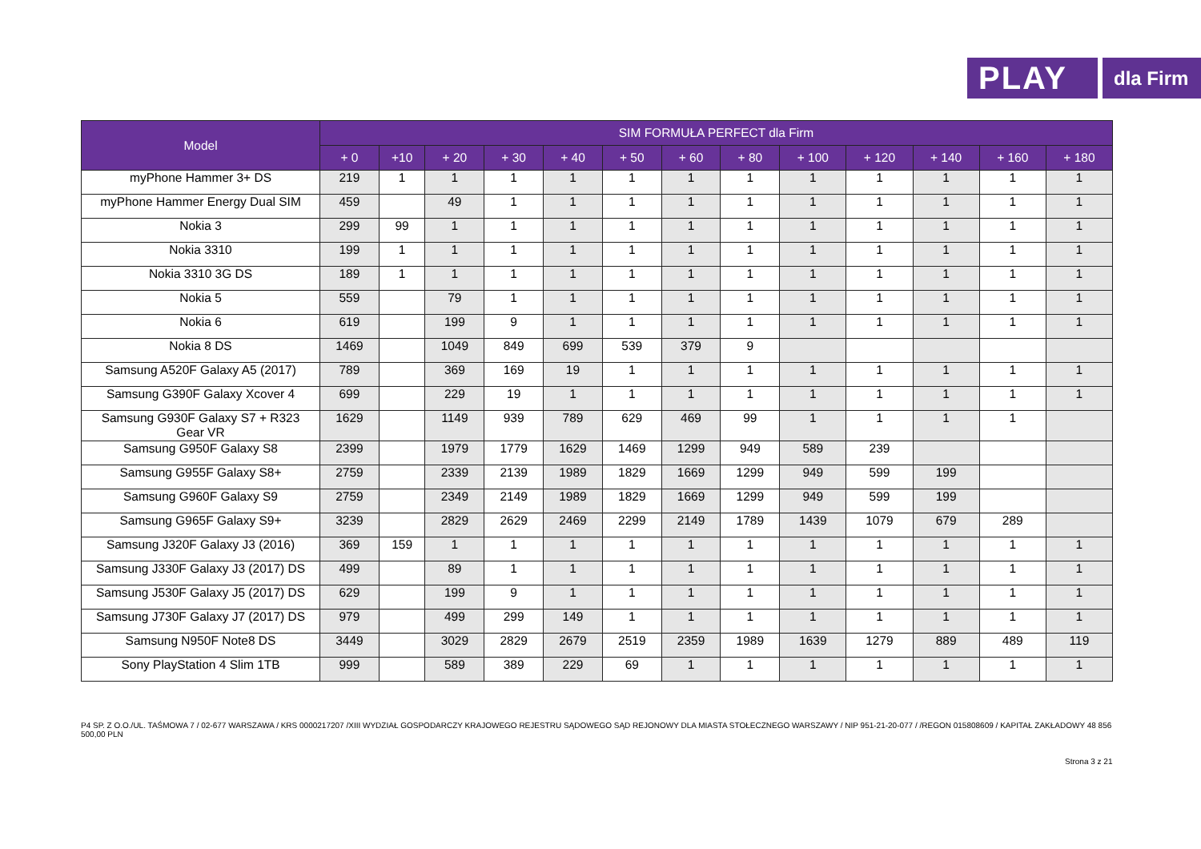PLAY
dla Firm
| Model | SIM FORMUŁA PERFECT dla Firm | | | | | | | | | | | | |
| --- | --- | --- | --- | --- | --- | --- | --- | --- | --- | --- | --- | --- | --- |
| | + 0 | +10 | + 20 | + 30 | + 40 | + 50 | + 60 | + 80 | + 100 | + 120 | + 140 | + 160 | + 180 |
| myPhone Hammer 3+ DS | 219 | 1 | 1 | 1 | 1 | 1 | 1 | 1 | 1 | 1 | 1 | 1 | 1 |
| myPhone Hammer Energy Dual SIM | 459 | | 49 | 1 | 1 | 1 | 1 | 1 | 1 | 1 | 1 | 1 | 1 |
| Nokia 3 | 299 | 99 | 1 | 1 | 1 | 1 | 1 | 1 | 1 | 1 | 1 | 1 | 1 |
| Nokia 3310 | 199 | 1 | 1 | 1 | 1 | 1 | 1 | 1 | 1 | 1 | 1 | 1 | 1 |
| Nokia 3310 3G DS | 189 | 1 | 1 | 1 | 1 | 1 | 1 | 1 | 1 | 1 | 1 | 1 | 1 |
| Nokia 5 | 559 | | 79 | 1 | 1 | 1 | 1 | 1 | 1 | 1 | 1 | 1 | 1 |
| Nokia 6 | 619 | | 199 | 9 | 1 | 1 | 1 | 1 | 1 | 1 | 1 | 1 | 1 |
| Nokia 8 DS | 1469 | | 1049 | 849 | 699 | 539 | 379 | 9 | | | | | |
| Samsung A520F Galaxy A5 (2017) | 789 | | 369 | 169 | 19 | 1 | 1 | 1 | 1 | 1 | 1 | 1 | 1 |
| Samsung G390F Galaxy Xcover 4 | 699 | | 229 | 19 | 1 | 1 | 1 | 1 | 1 | 1 | 1 | 1 | 1 |
| Samsung G930F Galaxy S7 + R323 Gear VR | 1629 | | 1149 | 939 | 789 | 629 | 469 | 99 | 1 | 1 | 1 | 1 | |
| Samsung G950F Galaxy S8 | 2399 | | 1979 | 1779 | 1629 | 1469 | 1299 | 949 | 589 | 239 | | | |
| Samsung G955F Galaxy S8+ | 2759 | | 2339 | 2139 | 1989 | 1829 | 1669 | 1299 | 949 | 599 | 199 | | |
| Samsung G960F Galaxy S9 | 2759 | | 2349 | 2149 | 1989 | 1829 | 1669 | 1299 | 949 | 599 | 199 | | |
| Samsung G965F Galaxy S9+ | 3239 | | 2829 | 2629 | 2469 | 2299 | 2149 | 1789 | 1439 | 1079 | 679 | 289 | |
| Samsung J320F Galaxy J3 (2016) | 369 | 159 | 1 | 1 | 1 | 1 | 1 | 1 | 1 | 1 | 1 | 1 | 1 |
| Samsung J330F Galaxy J3 (2017) DS | 499 | | 89 | 1 | 1 | 1 | 1 | 1 | 1 | 1 | 1 | 1 | 1 |
| Samsung J530F Galaxy J5 (2017) DS | 629 | | 199 | 9 | 1 | 1 | 1 | 1 | 1 | 1 | 1 | 1 | 1 |
| Samsung J730F Galaxy J7 (2017) DS | 979 | | 499 | 299 | 149 | 1 | 1 | 1 | 1 | 1 | 1 | 1 | 1 |
| Samsung N950F Note8 DS | 3449 | | 3029 | 2829 | 2679 | 2519 | 2359 | 1989 | 1639 | 1279 | 889 | 489 | 119 |
| Sony PlayStation 4 Slim 1TB | 999 | | 589 | 389 | 229 | 69 | 1 | 1 | 1 | 1 | 1 | 1 | 1 |
P4 SP. Z O.O./UL. TAŚMOWA 7 / 02-677 WARSZAWA / KRS 0000217207 /XIII WYDZIAŁ GOSPODARCZY KRAJOWEGO REJESTRU SĄDOWEGO SĄD REJONOWY DLA MIASTA STOŁECZNEGO WARSZAWY / NIP 951-21-20-077 / /REGON 015808609 / KAPITAŁ ZAKŁADOWY 48 856 500,00 PLN
Strona 3 z 21